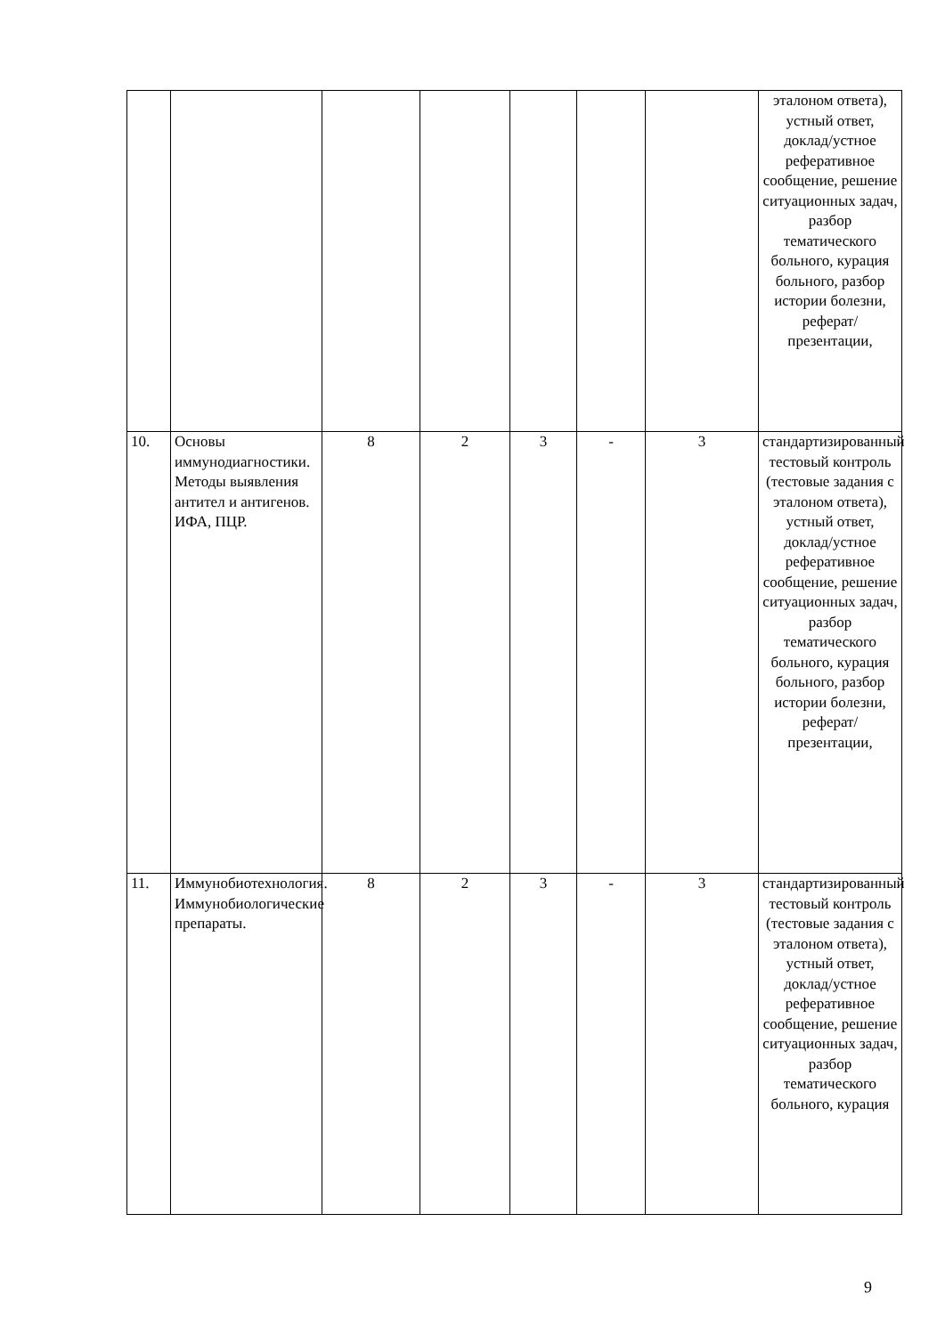| | | | | | | | эталоном ответа), устный ответ, доклад/устное реферативное сообщение, решение ситуационных задач, разбор тематического больного, курация больного, разбор истории болезни, реферат/презентации, |
| 10. | Основы иммунодиагностики. Методы выявления антител и антигенов. ИФА, ПЦР. | 8 | 2 | 3 | - | 3 | стандартизированный тестовый контроль (тестовые задания с эталоном ответа), устный ответ, доклад/устное реферативное сообщение, решение ситуационных задач, разбор тематического больного, курация больного, разбор истории болезни, реферат/презентации, |
| 11. | Иммунобиотехнология. Иммунобиологические препараты. | 8 | 2 | 3 | - | 3 | стандартизированный тестовый контроль (тестовые задания с эталоном ответа), устный ответ, доклад/устное реферативное сообщение, решение ситуационных задач, разбор тематического больного, курация |
9